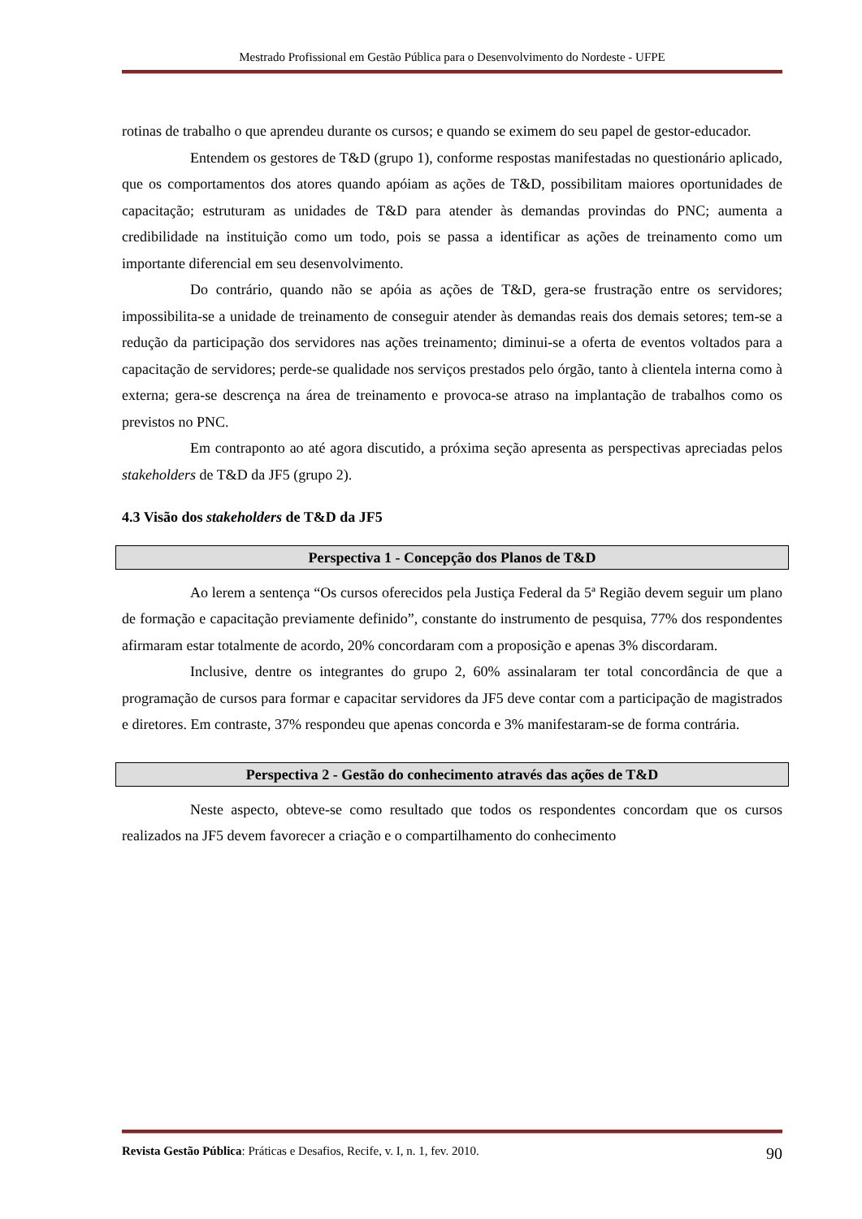Mestrado Profissional em Gestão Pública para o Desenvolvimento do Nordeste - UFPE
rotinas de trabalho o que aprendeu durante os cursos; e quando se eximem do seu papel de gestor-educador.
Entendem os gestores de T&D (grupo 1), conforme respostas manifestadas no questionário aplicado, que os comportamentos dos atores quando apóiam as ações de T&D, possibilitam maiores oportunidades de capacitação; estruturam as unidades de T&D para atender às demandas provindas do PNC; aumenta a credibilidade na instituição como um todo, pois se passa a identificar as ações de treinamento como um importante diferencial em seu desenvolvimento.
Do contrário, quando não se apóia as ações de T&D, gera-se frustração entre os servidores; impossibilita-se a unidade de treinamento de conseguir atender às demandas reais dos demais setores; tem-se a redução da participação dos servidores nas ações treinamento; diminui-se a oferta de eventos voltados para a capacitação de servidores; perde-se qualidade nos serviços prestados pelo órgão, tanto à clientela interna como à externa; gera-se descrença na área de treinamento e provoca-se atraso na implantação de trabalhos como os previstos no PNC.
Em contraponto ao até agora discutido, a próxima seção apresenta as perspectivas apreciadas pelos stakeholders de T&D da JF5 (grupo 2).
4.3 Visão dos stakeholders de T&D da JF5
Perspectiva 1 - Concepção dos Planos de T&D
Ao lerem a sentença “Os cursos oferecidos pela Justiça Federal da 5ª Região devem seguir um plano de formação e capacitação previamente definido”, constante do instrumento de pesquisa, 77% dos respondentes afirmaram estar totalmente de acordo, 20% concordaram com a proposição e apenas 3% discordaram.
Inclusive, dentre os integrantes do grupo 2, 60% assinalaram ter total concordância de que a programação de cursos para formar e capacitar servidores da JF5 deve contar com a participação de magistrados e diretores. Em contraste, 37% respondeu que apenas concorda e 3% manifestaram-se de forma contrária.
Perspectiva 2 - Gestão do conhecimento através das ações de T&D
Neste aspecto, obteve-se como resultado que todos os respondentes concordam que os cursos realizados na JF5 devem favorecer a criação e o compartilhamento do conhecimento
Revista Gestão Pública: Práticas e Desafios, Recife, v. I, n. 1, fev. 2010. 90